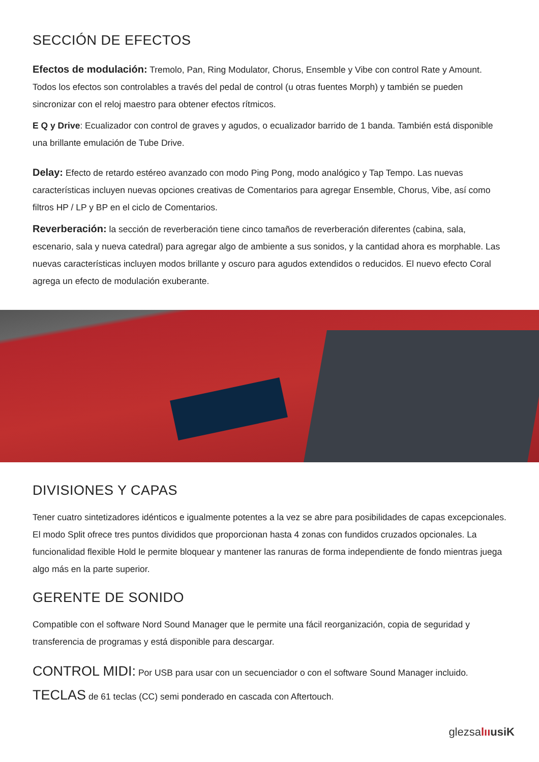SECCIÓN DE EFECTOS
Efectos de modulación: Tremolo, Pan, Ring Modulator, Chorus, Ensemble y Vibe con control Rate y Amount. Todos los efectos son controlables a través del pedal de control (u otras fuentes Morph) y también se pueden sincronizar con el reloj maestro para obtener efectos rítmicos.
E Q y Drive: Ecualizador con control de graves y agudos, o ecualizador barrido de 1 banda. También está disponible una brillante emulación de Tube Drive.
Delay: Efecto de retardo estéreo avanzado con modo Ping Pong, modo analógico y Tap Tempo. Las nuevas características incluyen nuevas opciones creativas de Comentarios para agregar Ensemble, Chorus, Vibe, así como filtros HP / LP y BP en el ciclo de Comentarios.
Reverberación: la sección de reverberación tiene cinco tamaños de reverberación diferentes (cabina, sala, escenario, sala y nueva catedral) para agregar algo de ambiente a sus sonidos, y la cantidad ahora es morphable. Las nuevas características incluyen modos brillante y oscuro para agudos extendidos o reducidos. El nuevo efecto Coral agrega un efecto de modulación exuberante.
DIVISIONES Y CAPAS
Tener cuatro sintetizadores idénticos e igualmente potentes a la vez se abre para posibilidades de capas excepcionales. El modo Split ofrece tres puntos divididos que proporcionan hasta 4 zonas con fundidos cruzados opcionales. La funcionalidad flexible Hold le permite bloquear y mantener las ranuras de forma independiente de fondo mientras juega algo más en la parte superior.
GERENTE DE SONIDO
Compatible con el software Nord Sound Manager que le permite una fácil reorganización, copia de seguridad y transferencia de programas y está disponible para descargar.
CONTROL MIDI: Por USB para usar con un secuenciador o con el software Sound Manager incluido.
TECLAS de 61 teclas (CC) semi ponderado en cascada con Aftertouch.
glezsalıı usiK